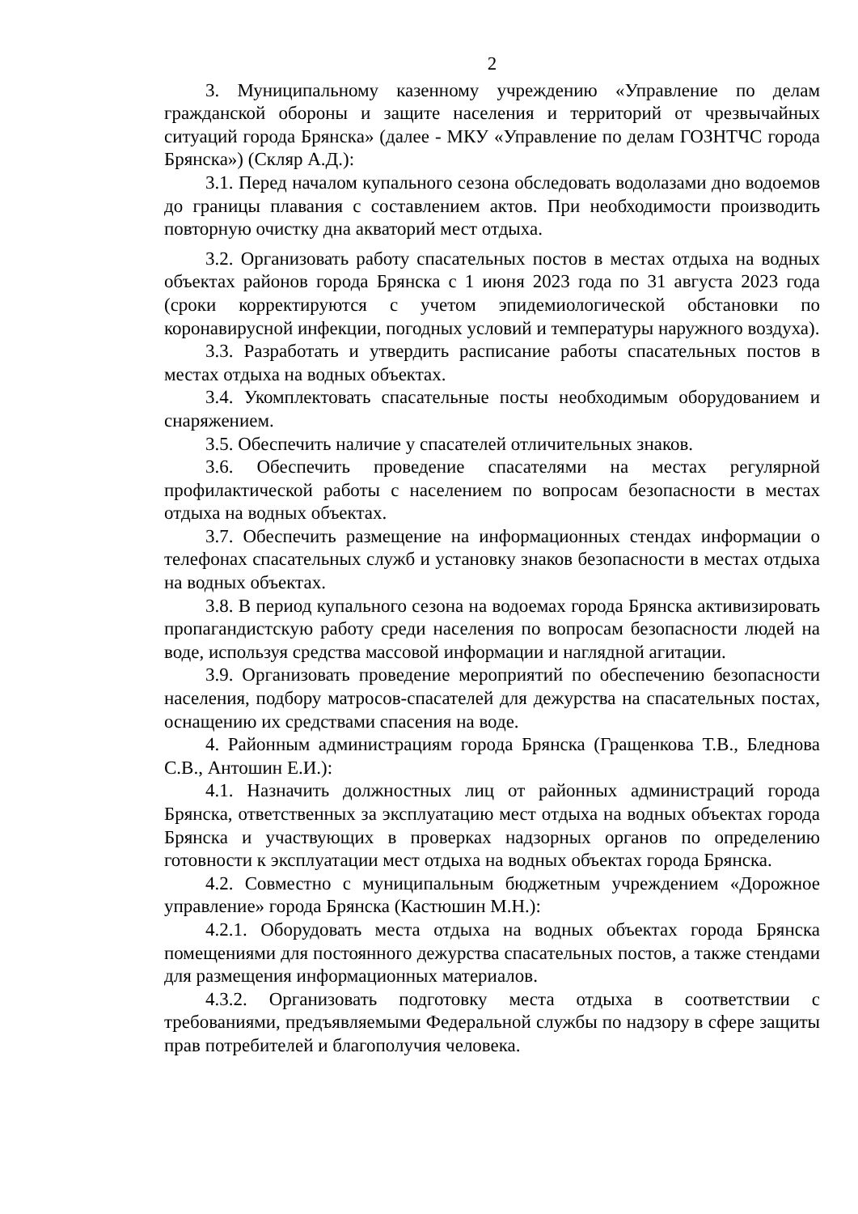2
3. Муниципальному казенному учреждению «Управление по делам гражданской обороны и защите населения и территорий от чрезвычайных ситуаций города Брянска» (далее - МКУ «Управление по делам ГОЗНТЧС города Брянска») (Скляр А.Д.):
3.1. Перед началом купального сезона обследовать водолазами дно водоемов до границы плавания с составлением актов. При необходимости производить повторную очистку дна акваторий мест отдыха.
3.2. Организовать работу спасательных постов в местах отдыха на водных объектах районов города Брянска с 1 июня 2023 года по 31 августа 2023 года (сроки корректируются с учетом эпидемиологической обстановки по коронавирусной инфекции, погодных условий и температуры наружного воздуха).
3.3. Разработать и утвердить расписание работы спасательных постов в местах отдыха на водных объектах.
3.4. Укомплектовать спасательные посты необходимым оборудованием и снаряжением.
3.5. Обеспечить наличие у спасателей отличительных знаков.
3.6. Обеспечить проведение спасателями на местах регулярной профилактической работы с населением по вопросам безопасности в местах отдыха на водных объектах.
3.7. Обеспечить размещение на информационных стендах информации о телефонах спасательных служб и установку знаков безопасности в местах отдыха на водных объектах.
3.8. В период купального сезона на водоемах города Брянска активизировать пропагандистскую работу среди населения по вопросам безопасности людей на воде, используя средства массовой информации и наглядной агитации.
3.9. Организовать проведение мероприятий по обеспечению безопасности населения, подбору матросов-спасателей для дежурства на спасательных постах, оснащению их средствами спасения на воде.
4. Районным администрациям города Брянска (Гращенкова Т.В., Бледнова С.В., Антошин Е.И.):
4.1. Назначить должностных лиц от районных администраций города Брянска, ответственных за эксплуатацию мест отдыха на водных объектах города Брянска и участвующих в проверках надзорных органов по определению готовности к эксплуатации мест отдыха на водных объектах города Брянска.
4.2. Совместно с муниципальным бюджетным учреждением «Дорожное управление» города Брянска (Кастюшин М.Н.):
4.2.1. Оборудовать места отдыха на водных объектах города Брянска помещениями для постоянного дежурства спасательных постов, а также стендами для размещения информационных материалов.
4.3.2. Организовать подготовку места отдыха в соответствии с требованиями, предъявляемыми Федеральной службы по надзору в сфере защиты прав потребителей и благополучия человека.